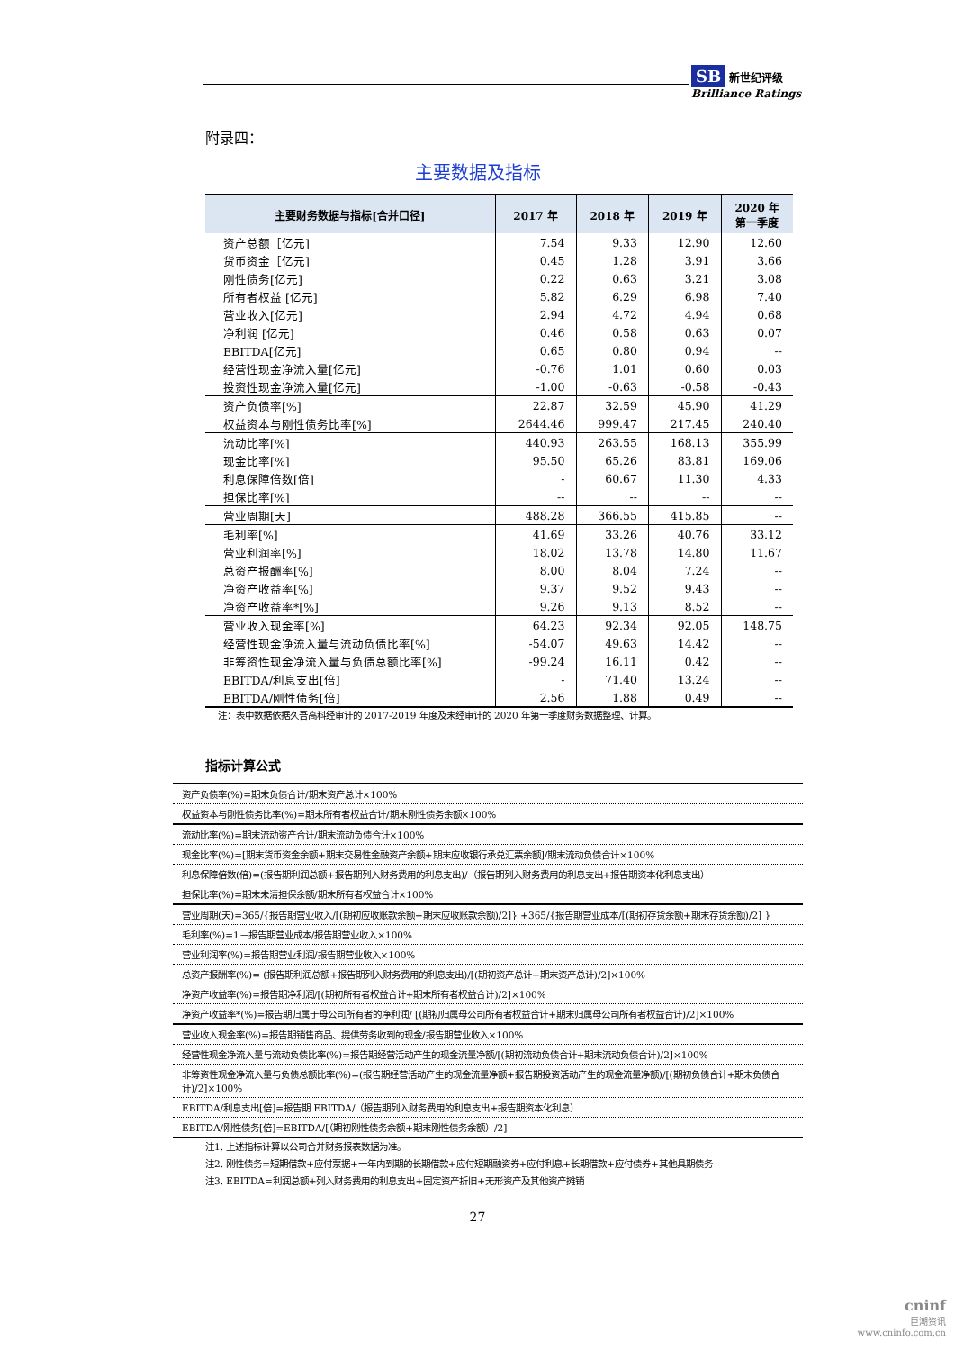SB 新世纪评级
Brilliance Ratings
附录四：
主要数据及指标
| 主要财务数据与指标[合并口径] | 2017 年 | 2018 年 | 2019 年 | 2020 年 第一季度 |
| --- | --- | --- | --- | --- |
| 资产总额［亿元] | 7.54 | 9.33 | 12.90 | 12.60 |
| 货币资金［亿元] | 0.45 | 1.28 | 3.91 | 3.66 |
| 刚性债务[亿元] | 0.22 | 0.63 | 3.21 | 3.08 |
| 所有者权益 [亿元] | 5.82 | 6.29 | 6.98 | 7.40 |
| 营业收入[亿元] | 2.94 | 4.72 | 4.94 | 0.68 |
| 净利润 [亿元] | 0.46 | 0.58 | 0.63 | 0.07 |
| EBITDA[亿元] | 0.65 | 0.80 | 0.94 | -- |
| 经营性现金净流入量[亿元] | -0.76 | 1.01 | 0.60 | 0.03 |
| 投资性现金净流入量[亿元] | -1.00 | -0.63 | -0.58 | -0.43 |
| 资产负债率[%] | 22.87 | 32.59 | 45.90 | 41.29 |
| 权益资本与刚性债务比率[%] | 2644.46 | 999.47 | 217.45 | 240.40 |
| 流动比率[%] | 440.93 | 263.55 | 168.13 | 355.99 |
| 现金比率[%] | 95.50 | 65.26 | 83.81 | 169.06 |
| 利息保障倍数[倍] | - | 60.67 | 11.30 | 4.33 |
| 担保比率[%] | -- | -- | -- | -- |
| 营业周期[天] | 488.28 | 366.55 | 415.85 | -- |
| 毛利率[%] | 41.69 | 33.26 | 40.76 | 33.12 |
| 营业利润率[%] | 18.02 | 13.78 | 14.80 | 11.67 |
| 总资产报酬率[%] | 8.00 | 8.04 | 7.24 | -- |
| 净资产收益率[%] | 9.37 | 9.52 | 9.43 | -- |
| 净资产收益率*[%] | 9.26 | 9.13 | 8.52 | -- |
| 营业收入现金率[%] | 64.23 | 92.34 | 92.05 | 148.75 |
| 经营性现金净流入量与流动负债比率[%] | -54.07 | 49.63 | 14.42 | -- |
| 非筹资性现金净流入量与负债总额比率[%] | -99.24 | 16.11 | 0.42 | -- |
| EBITDA/利息支出[倍] | - | 71.40 | 13.24 | -- |
| EBITDA/刚性债务[倍] | 2.56 | 1.88 | 0.49 | -- |
注：表中数据依据久吾高科经审计的 2017-2019 年度及未经审计的 2020 年第一季度财务数据整理、计算。
指标计算公式
| 资产负债率(%)=期末负债合计/期末资产总计×100% |
| 权益资本与刚性债务比率(%)=期末所有者权益合计/期末刚性债务余额×100% |
| 流动比率(%)=期末流动资产合计/期末流动负债合计×100% |
| 现金比率(%)=[期末货币资金余额+期末交易性金融资产余额+期末应收银行承兑汇票余额]/期末流动负债合计×100% |
| 利息保障倍数(倍)=(报告期利润总额+报告期列入财务费用的利息支出)/（报告期列入财务费用的利息支出+报告期资本化利息支出） |
| 担保比率(%)=期末未清担保余额/期末所有者权益合计×100% |
| 营业周期(天)=365/{报告期营业收入/[(期初应收账款余额+期末应收账款余额)/2]} +365/{报告期营业成本/[(期初存货余额+期末存货余额)/2] } |
| 毛利率(%)=1－报告期营业成本/报告期营业收入×100% |
| 营业利润率(%)=报告期营业利润/报告期营业收入×100% |
| 总资产报酬率(%)= (报告期利润总额+报告期列入财务费用的利息支出)/[(期初资产总计+期末资产总计)/2]×100% |
| 净资产收益率(%)=报告期净利润/[(期初所有者权益合计+期末所有者权益合计)/2]×100% |
| 净资产收益率*(%)=报告期归属于母公司所有者的净利润/ [(期初归属母公司所有者权益合计+期末归属母公司所有者权益合计)/2]×100% |
| 营业收入现金率(%)=报告期销售商品、提供劳务收到的现金/报告期营业收入×100% |
| 经营性现金净流入量与流动负债比率(%)=报告期经营活动产生的现金流量净额/[(期初流动负债合计+期末流动负债合计)/2]×100% |
| 非筹资性现金净流入量与负债总额比率(%)=(报告期经营活动产生的现金流量净额+报告期投资活动产生的现金流量净额)/[(期初负债合计+期末负债合计)/2]×100% |
| EBITDA/利息支出[倍]=报告期 EBITDA/（报告期列入财务费用的利息支出+报告期资本化利息） |
| EBITDA/刚性债务[倍]=EBITDA/[（期初刚性债务余额+期末刚性债务余额）/2] |
注1. 上述指标计算以公司合并财务报表数据为准。
注2. 刚性债务=短期借款+应付票据+一年内到期的长期借款+应付短期融资券+应付利息+长期借款+应付债券+其他具期债务
注3. EBITDA=利润总额+列入财务费用的利息支出+固定资产折旧+无形资产及其他资产摊销
27
cninf
巨潮资讯
www.cninfo.com.cn